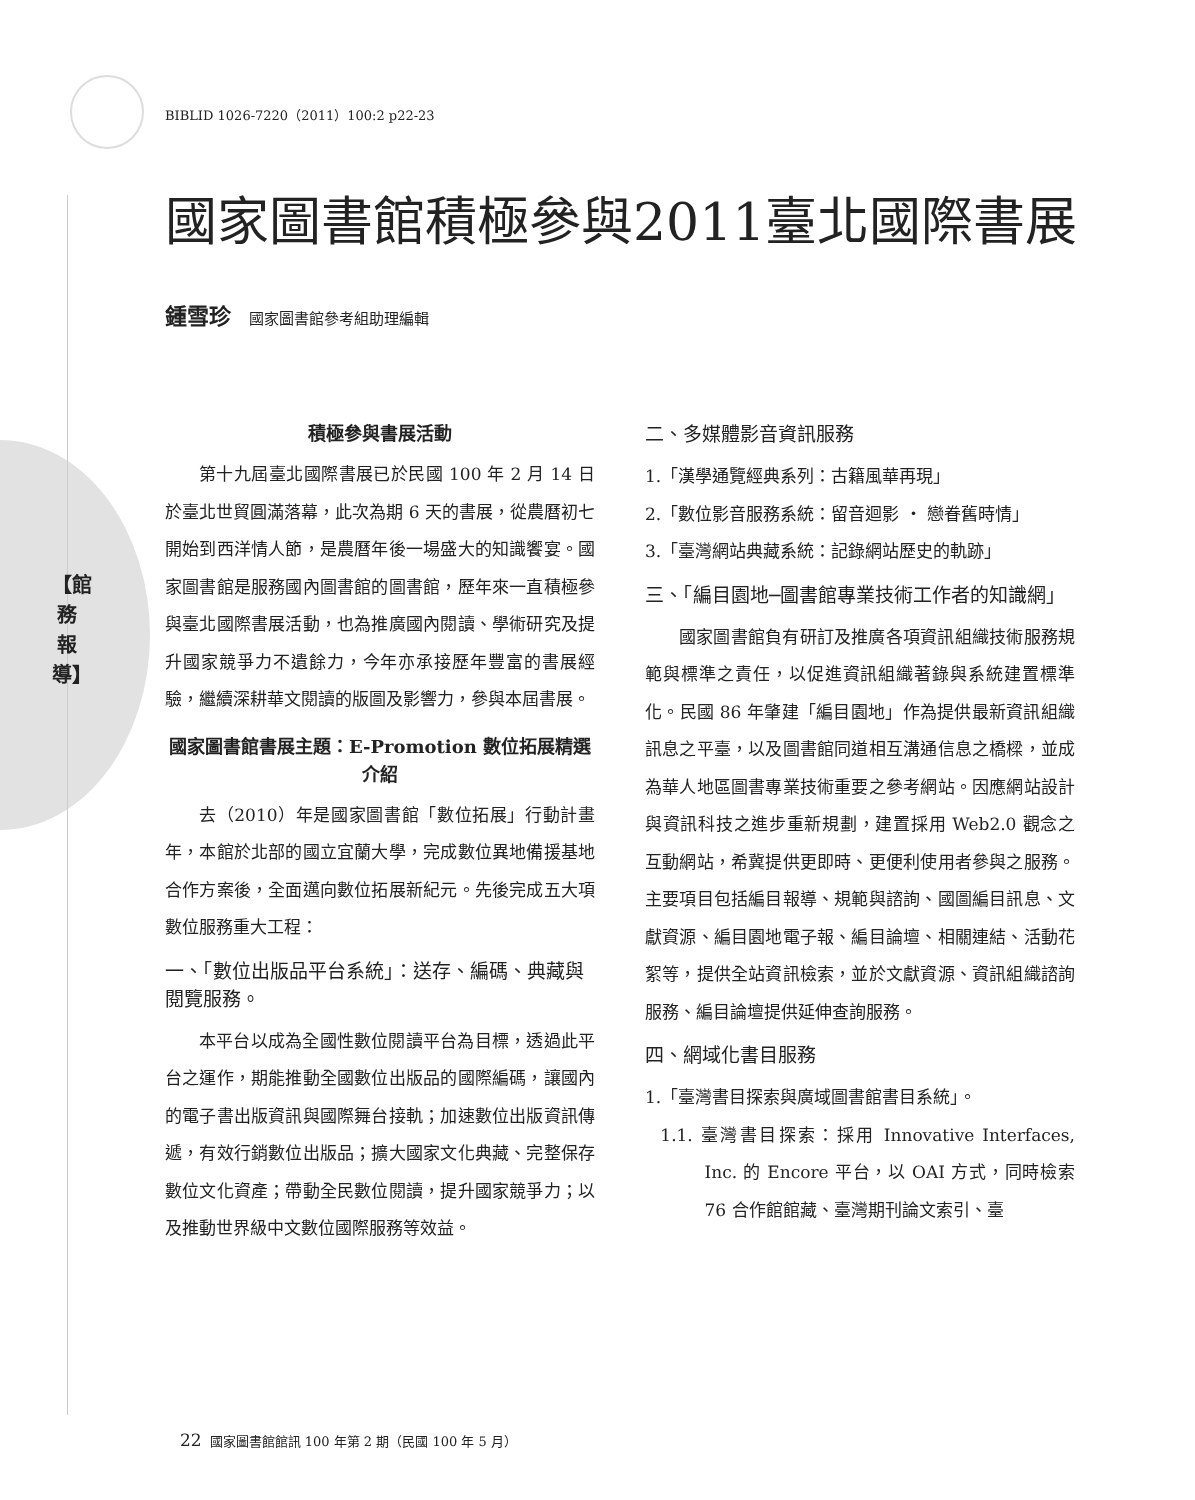BIBLID 1026-7220（2011）100:2 p22-23
【館務報導】
國家圖書館積極參與2011臺北國際書展
鍾雪珍 國家圖書館參考組助理編輯
積極參與書展活動
第十九屆臺北國際書展已於民國 100 年 2 月 14 日於臺北世貿圓滿落幕，此次為期 6 天的書展，從農曆初七開始到西洋情人節，是農曆年後一場盛大的知識饗宴。國家圖書館是服務國內圖書館的圖書館，歷年來一直積極參與臺北國際書展活動，也為推廣國內閱讀、學術研究及提升國家競爭力不遺餘力，今年亦承接歷年豐富的書展經驗，繼續深耕華文閱讀的版圖及影響力，參與本屆書展。
國家圖書館書展主題：E-Promotion 數位拓展精選介紹
去（2010）年是國家圖書館「數位拓展」行動計畫年，本館於北部的國立宜蘭大學，完成數位異地備援基地合作方案後，全面邁向數位拓展新紀元。先後完成五大項數位服務重大工程：
一、「數位出版品平台系統」：送存、編碼、典藏與閱覽服務。
本平台以成為全國性數位閱讀平台為目標，透過此平台之運作，期能推動全國數位出版品的國際編碼，讓國內的電子書出版資訊與國際舞台接軌；加速數位出版資訊傳遞，有效行銷數位出版品；擴大國家文化典藏、完整保存數位文化資產；帶動全民數位閱讀，提升國家競爭力；以及推動世界級中文數位國際服務等效益。
二、多媒體影音資訊服務
1.「漢學通覽經典系列：古籍風華再現」
2.「數位影音服務系統：留音迴影 ‧ 戀眷舊時情」
3.「臺灣網站典藏系統：記錄網站歷史的軌跡」
三、「編目園地─圖書館專業技術工作者的知識網」
國家圖書館負有研訂及推廣各項資訊組織技術服務規範與標準之責任，以促進資訊組織著錄與系統建置標準化。民國 86 年肇建「編目園地」作為提供最新資訊組織訊息之平臺，以及圖書館同道相互溝通信息之橋樑，並成為華人地區圖書專業技術重要之參考網站。因應網站設計與資訊科技之進步重新規劃，建置採用 Web2.0 觀念之互動網站，希冀提供更即時、更便利使用者參與之服務。主要項目包括編目報導、規範與諮詢、國圖編目訊息、文獻資源、編目園地電子報、編目論壇、相關連結、活動花絮等，提供全站資訊檢索，並於文獻資源、資訊組織諮詢服務、編目論壇提供延伸查詢服務。
四、網域化書目服務
1.「臺灣書目探索與廣域圖書館書目系統」。
1.1. 臺灣書目探索：採用 Innovative Interfaces, Inc. 的 Encore 平台，以 OAI 方式，同時檢索 76 合作館館藏、臺灣期刊論文索引、臺
22 國家圖書館館訊 100 年第 2 期（民國 100 年 5 月）